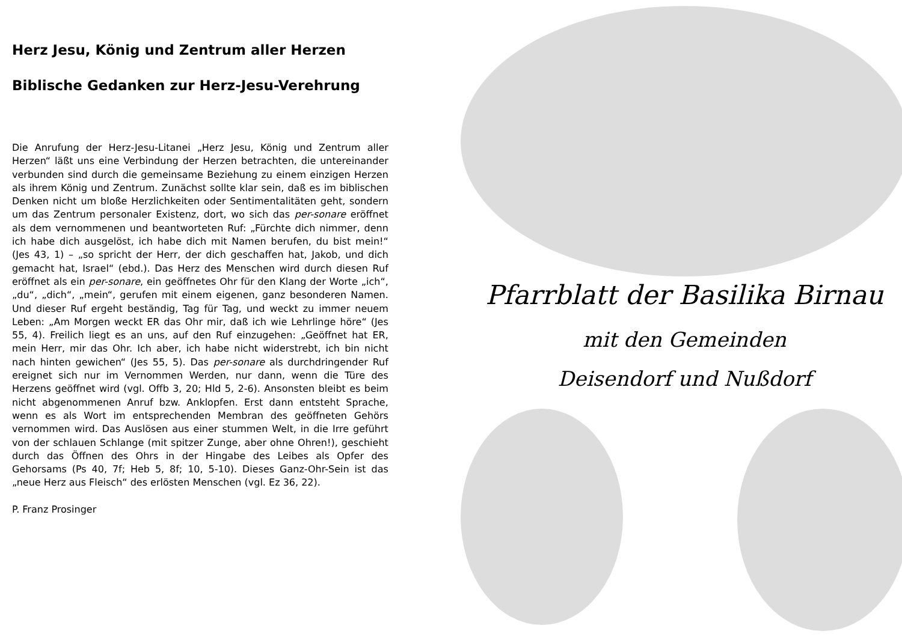Herz Jesu, König und Zentrum aller Herzen
Biblische Gedanken zur Herz-Jesu-Verehrung
Die Anrufung der Herz-Jesu-Litanei „Herz Jesu, König und Zentrum aller Herzen“ läßt uns eine Verbindung der Herzen betrachten, die untereinander verbunden sind durch die gemeinsame Beziehung zu einem einzigen Herzen als ihrem König und Zentrum. Zunächst sollte klar sein, daß es im biblischen Denken nicht um bloße Herzlichkeiten oder Sentimentalitäten geht, sondern um das Zentrum personaler Existenz, dort, wo sich das per-sonare eröffnet als dem vernommenen und beantworteten Ruf: „Fürchte dich nimmer, denn ich habe dich ausgelöst, ich habe dich mit Namen berufen, du bist mein!“ (Jes 43, 1) – „so spricht der Herr, der dich geschaffen hat, Jakob, und dich gemacht hat, Israel“ (ebd.). Das Herz des Menschen wird durch diesen Ruf eröffnet als ein per-sonare, ein geöffnetes Ohr für den Klang der Worte „ich“, „du“, „dich“, „mein“, gerufen mit einem eigenen, ganz besonderen Namen. Und dieser Ruf ergeht beständig, Tag für Tag, und weckt zu immer neuem Leben: „Am Morgen weckt ER das Ohr mir, daß ich wie Lehrlinge höre“ (Jes 55, 4). Freilich liegt es an uns, auf den Ruf einzugehen: „Geöffnet hat ER, mein Herr, mir das Ohr. Ich aber, ich habe nicht widerstrebt, ich bin nicht nach hinten gewichen“ (Jes 55, 5). Das per-sonare als durchdringender Ruf ereignet sich nur im Vernommen Werden, nur dann, wenn die Türe des Herzens geöffnet wird (vgl. Offb 3, 20; Hld 5, 2-6). Ansonsten bleibt es beim nicht abgenommenen Anruf bzw. Anklopfen. Erst dann entsteht Sprache, wenn es als Wort im entsprechenden Membran des geöffneten Gehörs vernommen wird. Das Auslösen aus einer stummen Welt, in die Irre geführt von der schlauen Schlange (mit spitzer Zunge, aber ohne Ohren!), geschieht durch das Öffnen des Ohrs in der Hingabe des Leibes als Opfer des Gehorsams (Ps 40, 7f; Heb 5, 8f; 10, 5-10). Dieses Ganz-Ohr-Sein ist das „neue Herz aus Fleisch“ des erlösten Menschen (vgl. Ez 36, 22).
P. Franz Prosinger
Pfarrblatt der Basilika Birnau
mit den Gemeinden
Deisendorf und Nußdorf